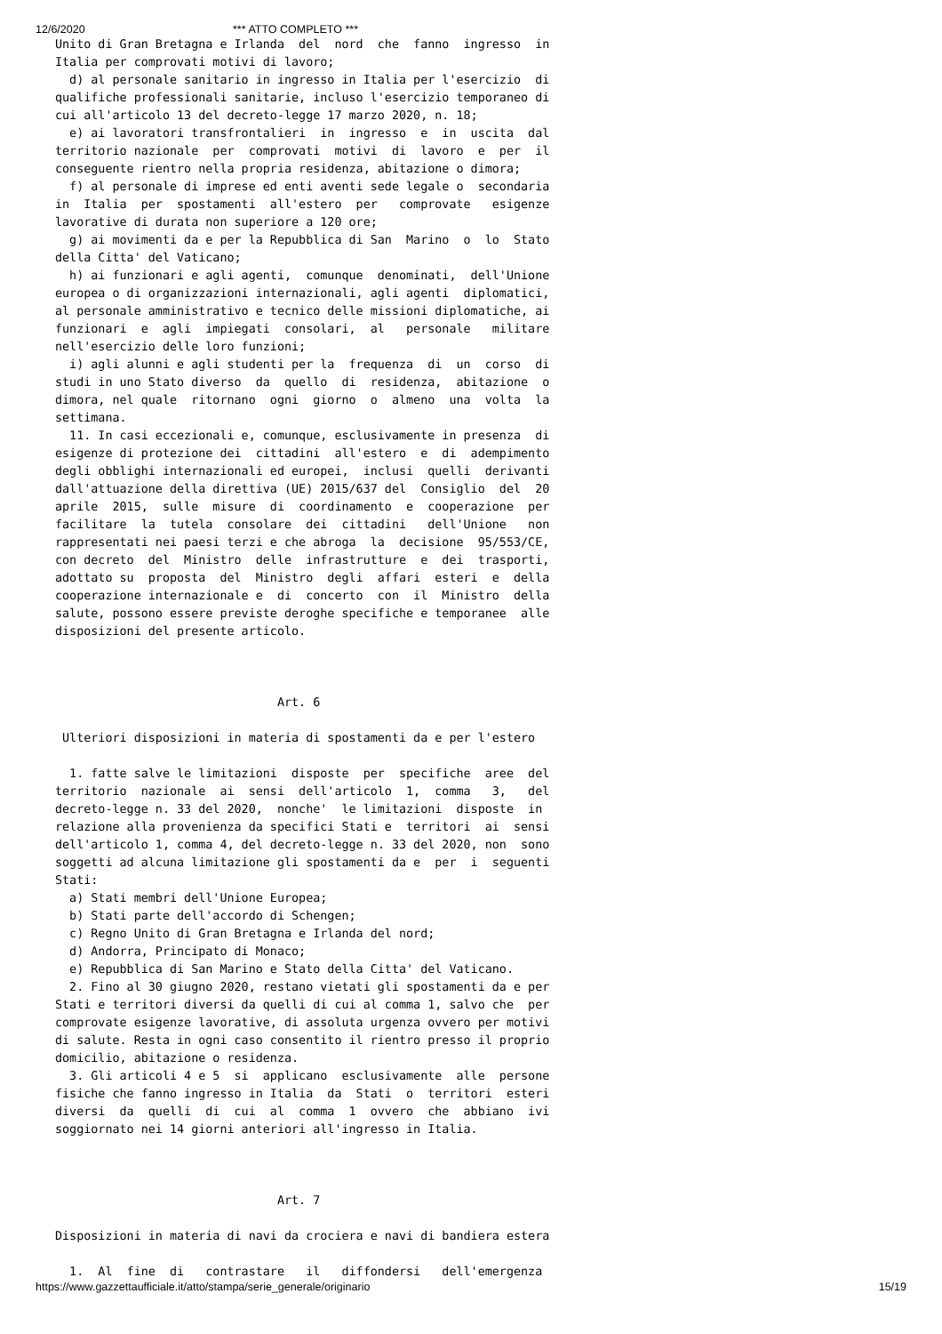12/6/2020 *** ATTO COMPLETO ***
Unito di Gran Bretagna e Irlanda  del  nord  che  fanno  ingresso  in
Italia per comprovati motivi di lavoro;
  d) al personale sanitario in ingresso in Italia per l'esercizio  di
qualifiche professionali sanitarie, incluso l'esercizio temporaneo di
cui all'articolo 13 del decreto-legge 17 marzo 2020, n. 18;
  e) ai lavoratori transfrontalieri  in  ingresso  e  in  uscita  dal
territorio nazionale  per  comprovati  motivi  di  lavoro  e  per  il
conseguente rientro nella propria residenza, abitazione o dimora;
  f) al personale di imprese ed enti aventi sede legale o  secondaria
in  Italia  per  spostamenti  all'estero  per   comprovate   esigenze
lavorative di durata non superiore a 120 ore;
  g) ai movimenti da e per la Repubblica di San  Marino  o  lo  Stato
della Citta' del Vaticano;
  h) ai funzionari e agli agenti,  comunque  denominati,  dell'Unione
europea o di organizzazioni internazionali, agli agenti  diplomatici,
al personale amministrativo e tecnico delle missioni diplomatiche, ai
funzionari  e  agli  impiegati  consolari,  al   personale   militare
nell'esercizio delle loro funzioni;
  i) agli alunni e agli studenti per la  frequenza  di  un  corso  di
studi in uno Stato diverso  da  quello  di  residenza,  abitazione  o
dimora, nel quale  ritornano  ogni  giorno  o  almeno  una  volta  la
settimana.
  11. In casi eccezionali e, comunque, esclusivamente in presenza  di
esigenze di protezione dei  cittadini  all'estero  e  di  adempimento
degli obblighi internazionali ed europei,  inclusi  quelli  derivanti
dall'attuazione della direttiva (UE) 2015/637 del  Consiglio  del  20
aprile  2015,  sulle  misure  di  coordinamento  e  cooperazione  per
facilitare  la  tutela  consolare  dei  cittadini   dell'Unione   non
rappresentati nei paesi terzi e che abroga  la  decisione  95/553/CE,
con decreto  del  Ministro  delle  infrastrutture  e  dei  trasporti,
adottato su  proposta  del  Ministro  degli  affari  esteri  e  della
cooperazione internazionale e  di  concerto  con  il  Ministro  della
salute, possono essere previste deroghe specifiche e temporanee  alle
disposizioni del presente articolo.



                               Art. 6

 Ulteriori disposizioni in materia di spostamenti da e per l'estero

  1. fatte salve le limitazioni  disposte  per  specifiche  aree  del
territorio  nazionale  ai  sensi  dell'articolo  1,  comma   3,   del
decreto-legge n. 33 del 2020,  nonche'  le limitazioni  disposte  in
relazione alla provenienza da specifici Stati e  territori  ai  sensi
dell'articolo 1, comma 4, del decreto-legge n. 33 del 2020, non  sono
soggetti ad alcuna limitazione gli spostamenti da e  per  i  seguenti
Stati:
  a) Stati membri dell'Unione Europea;
  b) Stati parte dell'accordo di Schengen;
  c) Regno Unito di Gran Bretagna e Irlanda del nord;
  d) Andorra, Principato di Monaco;
  e) Repubblica di San Marino e Stato della Citta' del Vaticano.
  2. Fino al 30 giugno 2020, restano vietati gli spostamenti da e per
Stati e territori diversi da quelli di cui al comma 1, salvo che  per
comprovate esigenze lavorative, di assoluta urgenza ovvero per motivi
di salute. Resta in ogni caso consentito il rientro presso il proprio
domicilio, abitazione o residenza.
  3. Gli articoli 4 e 5  si  applicano  esclusivamente  alle  persone
fisiche che fanno ingresso in Italia  da  Stati  o  territori  esteri
diversi  da  quelli  di  cui  al  comma  1  ovvero  che  abbiano  ivi
soggiornato nei 14 giorni anteriori all'ingresso in Italia.



                               Art. 7

Disposizioni in materia di navi da crociera e navi di bandiera estera

  1.  Al  fine  di   contrastare   il   diffondersi   dell'emergenza
https://www.gazzettaufficiale.it/atto/stampa/serie_generale/originario 15/19